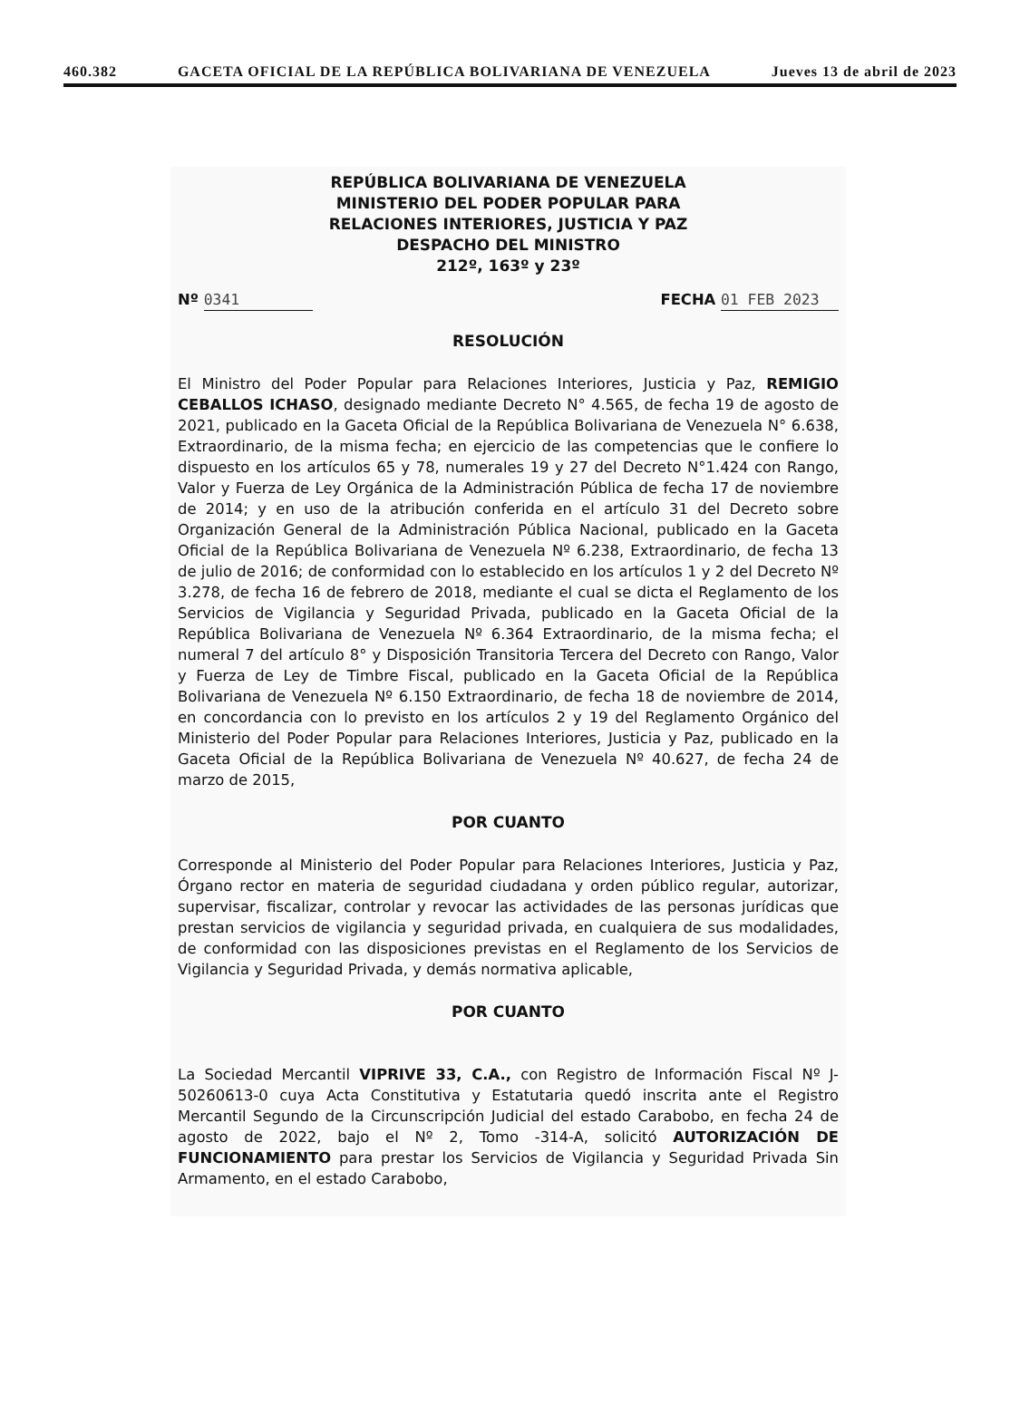460.382 GACETA OFICIAL DE LA REPÚBLICA BOLIVARIANA DE VENEZUELA Jueves 13 de abril de 2023
REPÚBLICA BOLIVARIANA DE VENEZUELA
MINISTERIO DEL PODER POPULAR PARA
RELACIONES INTERIORES, JUSTICIA Y PAZ
DESPACHO DEL MINISTRO
212º, 163º y 23º
Nº 0341 FECHA 01 FEB 2023
RESOLUCIÓN
El Ministro del Poder Popular para Relaciones Interiores, Justicia y Paz, REMIGIO CEBALLOS ICHASO, designado mediante Decreto N° 4.565, de fecha 19 de agosto de 2021, publicado en la Gaceta Oficial de la República Bolivariana de Venezuela N° 6.638, Extraordinario, de la misma fecha; en ejercicio de las competencias que le confiere lo dispuesto en los artículos 65 y 78, numerales 19 y 27 del Decreto N°1.424 con Rango, Valor y Fuerza de Ley Orgánica de la Administración Pública de fecha 17 de noviembre de 2014; y en uso de la atribución conferida en el artículo 31 del Decreto sobre Organización General de la Administración Pública Nacional, publicado en la Gaceta Oficial de la República Bolivariana de Venezuela Nº 6.238, Extraordinario, de fecha 13 de julio de 2016; de conformidad con lo establecido en los artículos 1 y 2 del Decreto Nº 3.278, de fecha 16 de febrero de 2018, mediante el cual se dicta el Reglamento de los Servicios de Vigilancia y Seguridad Privada, publicado en la Gaceta Oficial de la República Bolivariana de Venezuela Nº 6.364 Extraordinario, de la misma fecha; el numeral 7 del artículo 8° y Disposición Transitoria Tercera del Decreto con Rango, Valor y Fuerza de Ley de Timbre Fiscal, publicado en la Gaceta Oficial de la República Bolivariana de Venezuela Nº 6.150 Extraordinario, de fecha 18 de noviembre de 2014, en concordancia con lo previsto en los artículos 2 y 19 del Reglamento Orgánico del Ministerio del Poder Popular para Relaciones Interiores, Justicia y Paz, publicado en la Gaceta Oficial de la República Bolivariana de Venezuela Nº 40.627, de fecha 24 de marzo de 2015,
POR CUANTO
Corresponde al Ministerio del Poder Popular para Relaciones Interiores, Justicia y Paz, Órgano rector en materia de seguridad ciudadana y orden público regular, autorizar, supervisar, fiscalizar, controlar y revocar las actividades de las personas jurídicas que prestan servicios de vigilancia y seguridad privada, en cualquiera de sus modalidades, de conformidad con las disposiciones previstas en el Reglamento de los Servicios de Vigilancia y Seguridad Privada, y demás normativa aplicable,
POR CUANTO
La Sociedad Mercantil VIPRIVE 33, C.A., con Registro de Información Fiscal Nº J-50260613-0 cuya Acta Constitutiva y Estatutaria quedó inscrita ante el Registro Mercantil Segundo de la Circunscripción Judicial del estado Carabobo, en fecha 24 de agosto de 2022, bajo el Nº 2, Tomo -314-A, solicitó AUTORIZACIÓN DE FUNCIONAMIENTO para prestar los Servicios de Vigilancia y Seguridad Privada Sin Armamento, en el estado Carabobo,